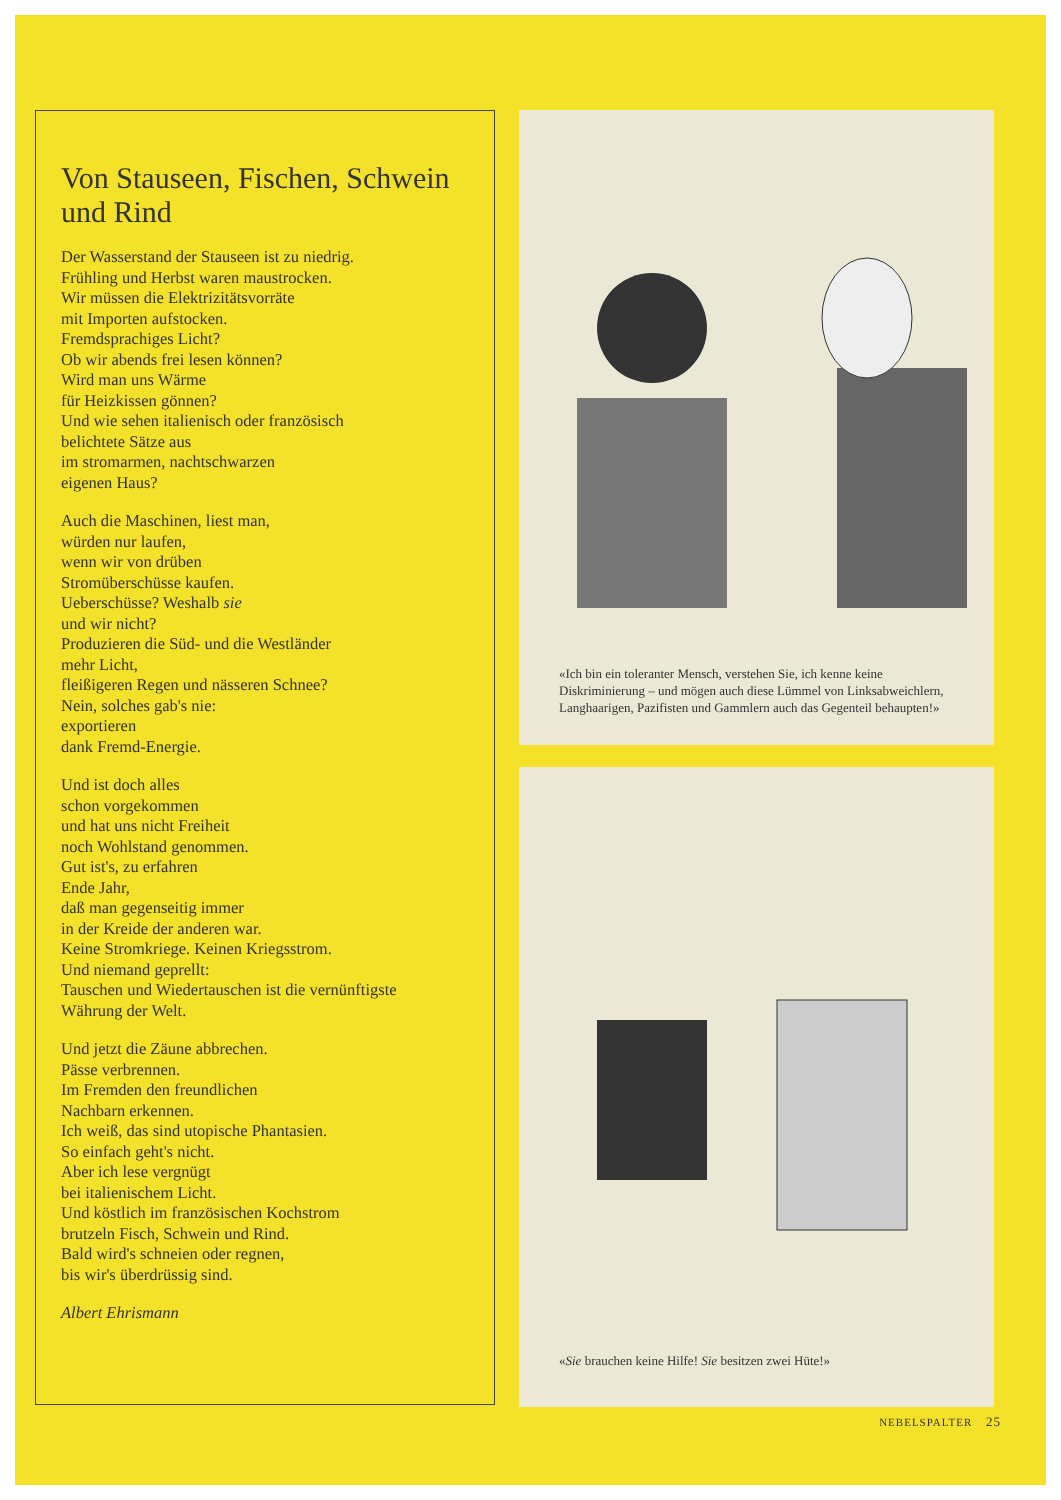Von Stauseen, Fischen, Schwein und Rind
Der Wasserstand der Stauseen ist zu niedrig.
Frühling und Herbst waren maustrocken.
Wir müssen die Elektrizitätsvorräte
mit Importen aufstocken.
Fremdsprachiges Licht?
Ob wir abends frei lesen können?
Wird man uns Wärme
für Heizkissen gönnen?
Und wie sehen italienisch oder französisch
belichtete Sätze aus
im stromarmen, nachtschwarzen
eigenen Haus?
Auch die Maschinen, liest man,
würden nur laufen,
wenn wir von drüben
Stromüberschüsse kaufen.
Ueberschüsse? Weshalb sie
und wir nicht?
Produzieren die Süd- und die Westländer
mehr Licht,
fleißigeren Regen und nässeren Schnee?
Nein, solches gab's nie:
exportieren
dank Fremd-Energie.
Und ist doch alles
schon vorgekommen
und hat uns nicht Freiheit
noch Wohlstand genommen.
Gut ist's, zu erfahren
Ende Jahr,
daß man gegenseitig immer
in der Kreide der anderen war.
Keine Stromkriege. Keinen Kriegsstrom.
Und niemand geprellt:
Tauschen und Wiedertauschen ist die vernünftigste
Währung der Welt.
Und jetzt die Zäune abbrechen.
Pässe verbrennen.
Im Fremden den freundlichen
Nachbarn erkennen.
Ich weiß, das sind utopische Phantasien.
So einfach geht's nicht.
Aber ich lese vergnügt
bei italienischem Licht.
Und köstlich im französischen Kochstrom
brutzeln Fisch, Schwein und Rind.
Bald wird's schneien oder regnen,
bis wir's überdrüssig sind.
Albert Ehrismann
«Ich bin ein toleranter Mensch, verstehen Sie, ich kenne keine Diskriminierung – und mögen auch diese Lümmel von Linksabweichlern, Langhaarigen, Pazifisten und Gammlern auch das Gegenteil behaupten!»
«Sie brauchen keine Hilfe! Sie besitzen zwei Hüte!»
NEBELSPALTER 25